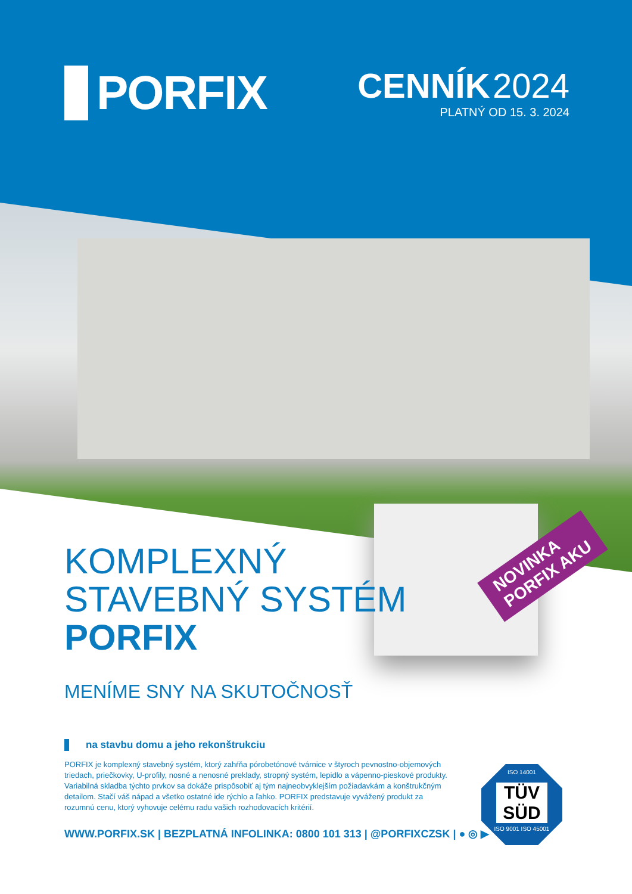PORFIX
CENNÍK 2024
PLATNÝ OD 15. 3. 2024
NOVINKA
PORFIX AKU
KOMPLEXNÝ
STAVEBNÝ SYSTÉM
PORFIX
MENÍME SNY NA SKUTOČNOSŤ
na stavbu domu a jeho rekonštrukciu
PORFIX je komplexný stavebný systém, ktorý zahŕňa pórobetónové tvárnice v štyroch pevnostno-objemových triedach, priečkovky, U-profily, nosné a nenosné preklady, stropný systém, lepidlo a vápenno-pieskové produkty. Variabilná skladba týchto prvkov sa dokáže prispôsobiť aj tým najneobvyklejším požiadavkám a konštrukčným detailom. Stačí váš nápad a všetko ostatné ide rýchlo a ľahko. PORFIX predstavuje vyvážený produkt za rozumnú cenu, ktorý vyhovuje celému radu vašich rozhodovacích kritérií.
WWW.PORFIX.SK | BEZPLATNÁ INFOLINKA: 0800 101 313 | @PORFIXCZSK | ● ◎ ▶
ISO 14001
TÜV SÜD
ISO 9001 ISO 45001